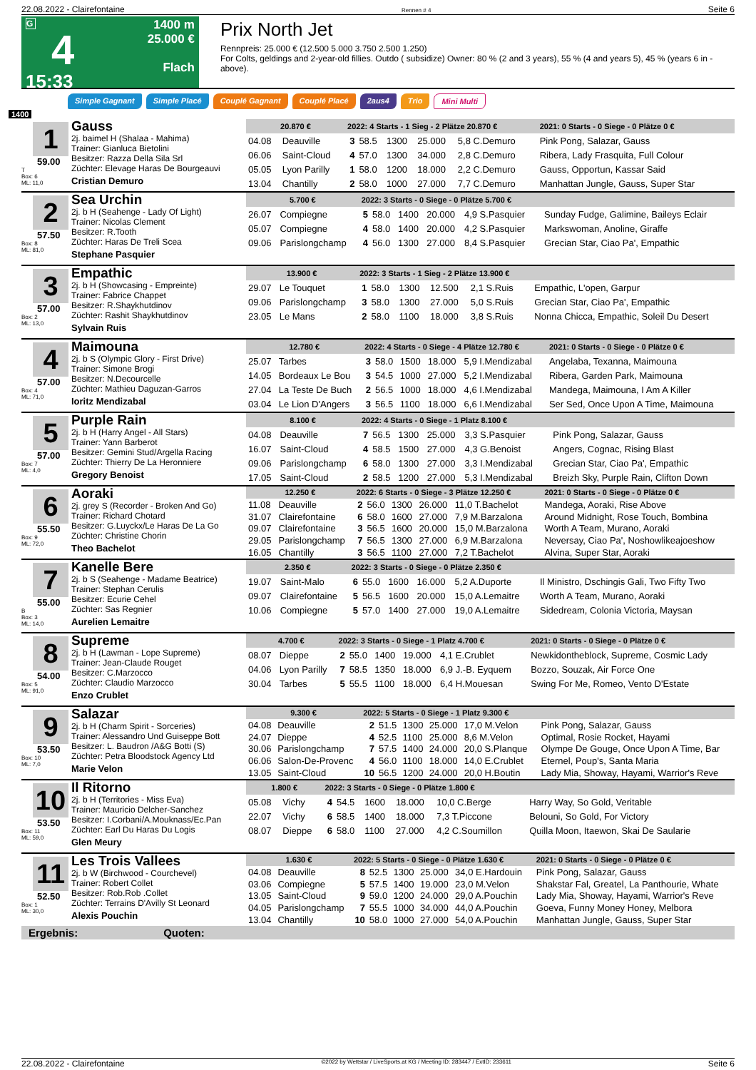22.08.2022 - Clairefontaine Rennen # 4 Seite 6
G
4
15:33
1400 m
25.000 €
Flach
Prix North Jet
Rennpreis: 25.000 € (12.500 5.000 3.750 2.500 1.250)
For Colts, geldings and 2-year-old fillies. Outdo ( subsidize) Owner: 80 % (2 and 3 years), 55 % (4 and years 5), 45 % (years 6 in - above).
Simple Gagnant Simple Placé Couplé Gagnant Couplé Placé 2aus4 Trio Mini Multi
1400
1
59.00
T
Box: 6
ML: 11,0
Gauss
2j. baimel H (Shalaa - Mahima)
Trainer: Gianluca Bietolini
Besitzer: Razza Della Sila Srl
Züchter: Elevage Haras De Bourgeauvi
Cristian Demuro
| 20.870 € | | 2022: 4 Starts - 1 Sieg - 2 Plätze 20.870 € | | | | | | 2021: 0 Starts - 0 Siege - 0 Plätze 0 € |
| --- | --- | --- | --- | --- | --- | --- | --- | --- |
| 04.08 | Deauville | 3 | 58.5 | 1300 | 25.000 | 5,8 C.Demuro | | Pink Pong, Salazar, Gauss |
| 06.06 | Saint-Cloud | 4 | 57.0 | 1300 | 34.000 | 2,8 C.Demuro | | Ribera, Lady Frasquita, Full Colour |
| 05.05 | Lyon Parilly | 1 | 58.0 | 1200 | 18.000 | 2,2 C.Demuro | | Gauss, Opportun, Kassar Said |
| 13.04 | Chantilly | 2 | 58.0 | 1000 | 27.000 | 7,7 C.Demuro | | Manhattan Jungle, Gauss, Super Star |
2
57.50
Box: 8
ML: 81,0
Sea Urchin
2j. b H (Seahenge - Lady Of Light)
Trainer: Nicolas Clement
Besitzer: R.Tooth
Züchter: Haras De Treli Scea
Stephane Pasquier
| 5.700 € | | 2022: 3 Starts - 0 Siege - 0 Plätze 5.700 € | | | | | | |
| --- | --- | --- | --- | --- | --- | --- | --- | --- |
| 26.07 | Compiegne | 5 | 58.0 | 1400 | 20.000 | 4,9 S.Pasquier | | Sunday Fudge, Galimine, Baileys Eclair |
| 05.07 | Compiegne | 4 | 58.0 | 1400 | 20.000 | 4,2 S.Pasquier | | Markswoman, Anoline, Giraffe |
| 09.06 | Parislongchamp | 4 | 56.0 | 1300 | 27.000 | 8,4 S.Pasquier | | Grecian Star, Ciao Pa', Empathic |
3
57.00
Box: 2
ML: 13,0
Empathic
2j. b H (Showcasing - Empreinte)
Trainer: Fabrice Chappet
Besitzer: R.Shaykhutdinov
Züchter: Rashit Shaykhutdinov
Sylvain Ruis
| 13.900 € | | 2022: 3 Starts - 1 Sieg - 2 Plätze 13.900 € | | | | | | |
| --- | --- | --- | --- | --- | --- | --- | --- | --- |
| 29.07 | Le Touquet | 1 | 58.0 | 1300 | 12.500 | 2,1 S.Ruis | | Empathic, L'open, Garpur |
| 09.06 | Parislongchamp | 3 | 58.0 | 1300 | 27.000 | 5,0 S.Ruis | | Grecian Star, Ciao Pa', Empathic |
| 23.05 | Le Mans | 2 | 58.0 | 1100 | 18.000 | 3,8 S.Ruis | | Nonna Chicca, Empathic, Soleil Du Desert |
4
57.00
Box: 4
ML: 71,0
Maimouna
2j. b S (Olympic Glory - First Drive)
Trainer: Simone Brogi
Besitzer: N.Decourcelle
Züchter: Mathieu Daguzan-Garros
Ioritz Mendizabal
| 12.780 € | | 2022: 4 Starts - 0 Siege - 4 Plätze 12.780 € | | | | | | 2021: 0 Starts - 0 Siege - 0 Plätze 0 € |
| --- | --- | --- | --- | --- | --- | --- | --- | --- |
| 25.07 | Tarbes | 3 | 58.0 | 1500 | 18.000 | 5,9 I.Mendizabal | | Angelaba, Texanna, Maimouna |
| 14.05 | Bordeaux Le Bou | 3 | 54.5 | 1000 | 27.000 | 5,2 I.Mendizabal | | Ribera, Garden Park, Maimouna |
| 27.04 | La Teste De Buch | 2 | 56.5 | 1000 | 18.000 | 4,6 I.Mendizabal | | Mandega, Maimouna, I Am A Killer |
| 03.04 | Le Lion D'Angers | 3 | 56.5 | 1100 | 18.000 | 6,6 I.Mendizabal | | Ser Sed, Once Upon A Time, Maimouna |
5
57.00
Box: 7
ML: 4,0
Purple Rain
2j. b H (Harry Angel - All Stars)
Trainer: Yann Barberot
Besitzer: Gemini Stud/Argella Racing
Züchter: Thierry De La Heronniere
Gregory Benoist
| 8.100 € | | 2022: 4 Starts - 0 Siege - 1 Platz 8.100 € | | | | | | |
| --- | --- | --- | --- | --- | --- | --- | --- | --- |
| 04.08 | Deauville | 7 | 56.5 | 1300 | 25.000 | 3,3 S.Pasquier | | Pink Pong, Salazar, Gauss |
| 16.07 | Saint-Cloud | 4 | 58.5 | 1500 | 27.000 | 4,3 G.Benoist | | Angers, Cognac, Rising Blast |
| 09.06 | Parislongchamp | 6 | 58.0 | 1300 | 27.000 | 3,3 I.Mendizabal | | Grecian Star, Ciao Pa', Empathic |
| 17.05 | Saint-Cloud | 2 | 58.5 | 1200 | 27.000 | 5,3 I.Mendizabal | | Breizh Sky, Purple Rain, Clifton Down |
6
55.50
Box: 9
ML: 72,0
Aoraki
2j. grey S (Recorder - Broken And Go)
Trainer: Richard Chotard
Besitzer: G.Luyckx/Le Haras De La Go
Züchter: Christine Chorin
Theo Bachelot
| 12.250 € | | 2022: 6 Starts - 0 Siege - 3 Plätze 12.250 € | | | | | | 2021: 0 Starts - 0 Siege - 0 Plätze 0 € |
| --- | --- | --- | --- | --- | --- | --- | --- | --- |
| 11.08 | Deauville | 2 | 56.0 | 1300 | 26.000 | 11,0 T.Bachelot | | Mandega, Aoraki, Rise Above |
| 31.07 | Clairefontaine | 6 | 58.0 | 1600 | 27.000 | 7,9 M.Barzalona | | Around Midnight, Rose Touch, Bombina |
| 09.07 | Clairefontaine | 3 | 56.5 | 1600 | 20.000 | 15,0 M.Barzalona | | Worth A Team, Murano, Aoraki |
| 29.05 | Parislongchamp | 7 | 56.5 | 1300 | 27.000 | 6,9 M.Barzalona | | Neversay, Ciao Pa', Noshowlikeajoeshow |
| 16.05 | Chantilly | 3 | 56.5 | 1100 | 27.000 | 7,2 T.Bachelot | | Alvina, Super Star, Aoraki |
7
55.00
B
Box: 3
ML: 14,0
Kanelle Bere
2j. b S (Seahenge - Madame Beatrice)
Trainer: Stephan Cerulis
Besitzer: Ecurie Cehel
Züchter: Sas Regnier
Aurelien Lemaitre
| 2.350 € | | 2022: 3 Starts - 0 Siege - 0 Plätze 2.350 € | | | | | | |
| --- | --- | --- | --- | --- | --- | --- | --- | --- |
| 19.07 | Saint-Malo | 6 | 55.0 | 1600 | 16.000 | 5,2 A.Duporte | | Il Ministro, Dschingis Gali, Two Fifty Two |
| 09.07 | Clairefontaine | 5 | 56.5 | 1600 | 20.000 | 15,0 A.Lemaitre | | Worth A Team, Murano, Aoraki |
| 10.06 | Compiegne | 5 | 57.0 | 1400 | 27.000 | 19,0 A.Lemaitre | | Sidedream, Colonia Victoria, Maysan |
8
54.00
Box: 5
ML: 91,0
Supreme
2j. b H (Lawman - Lope Supreme)
Trainer: Jean-Claude Rouget
Besitzer: C.Marzocco
Züchter: Claudio Marzocco
Enzo Crublet
| 4.700 € | | 2022: 3 Starts - 0 Siege - 1 Platz 4.700 € | | | | | | 2021: 0 Starts - 0 Siege - 0 Plätze 0 € |
| --- | --- | --- | --- | --- | --- | --- | --- | --- |
| 08.07 | Dieppe | 2 | 55.0 | 1400 | 19.000 | 4,1 E.Crublet | | Newkidontheblock, Supreme, Cosmic Lady |
| 04.06 | Lyon Parilly | 7 | 58.5 | 1350 | 18.000 | 6,9 J.-B. Eyquem | | Bozzo, Souzak, Air Force One |
| 30.04 | Tarbes | 5 | 55.5 | 1100 | 18.000 | 6,4 H.Mouesan | | Swing For Me, Romeo, Vento D'Estate |
9
53.50
Box: 10
ML: 7,0
Salazar
2j. b H (Charm Spirit - Sorceries)
Trainer: Alessandro Und Guiseppe Bott
Besitzer: L. Baudron /A&G Botti (S)
Züchter: Petra Bloodstock Agency Ltd
Marie Velon
| 9.300 € | | 2022: 5 Starts - 0 Siege - 1 Platz 9.300 € | | | | | | |
| --- | --- | --- | --- | --- | --- | --- | --- | --- |
| 04.08 | Deauville | 2 | 51.5 | 1300 | 25.000 | 17,0 M.Velon | | Pink Pong, Salazar, Gauss |
| 24.07 | Dieppe | 4 | 52.5 | 1100 | 25.000 | 8,6 M.Velon | | Optimal, Rosie Rocket, Hayami |
| 30.06 | Parislongchamp | 7 | 57.5 | 1400 | 24.000 | 20,0 S.Planque | | Olympe De Gouge, Once Upon A Time, Bar |
| 06.06 | Salon-De-Provenc | 4 | 56.0 | 1100 | 18.000 | 14,0 E.Crublet | | Eternel, Poup's, Santa Maria |
| 13.05 | Saint-Cloud | 10 | 56.5 | 1200 | 24.000 | 20,0 H.Boutin | | Lady Mia, Showay, Hayami, Warrior's Reve |
10
53.50
Box: 11
ML: 59,0
Il Ritorno
2j. b H (Territories - Miss Eva)
Trainer: Mauricio Delcher-Sanchez
Besitzer: I.Corbani/A.Mouknass/Ec.Pan
Züchter: Earl Du Haras Du Logis
Glen Meury
| 1.800 € | | 2022: 3 Starts - 0 Siege - 0 Plätze 1.800 € | | | | | | |
| --- | --- | --- | --- | --- | --- | --- | --- | --- |
| 05.08 | Vichy | 4 | 54.5 | 1600 | 18.000 | 10,0 C.Berge | | Harry Way, So Gold, Veritable |
| 22.07 | Vichy | 6 | 58.5 | 1400 | 18.000 | 7,3 T.Piccone | | Belouni, So Gold, For Victory |
| 08.07 | Dieppe | 6 | 58.0 | 1100 | 27.000 | 4,2 C.Soumillon | | Quilla Moon, Itaewon, Skai De Saularie |
11
52.50
Box: 1
ML: 30,0
Les Trois Vallees
2j. b W (Birchwood - Courchevel)
Trainer: Robert Collet
Besitzer: Rob.Rob .Collet
Züchter: Terrains D'Avilly St Leonard
Alexis Pouchin
| 1.630 € | | 2022: 5 Starts - 0 Siege - 0 Plätze 1.630 € | | | | | | 2021: 0 Starts - 0 Siege - 0 Plätze 0 € |
| --- | --- | --- | --- | --- | --- | --- | --- | --- |
| 04.08 | Deauville | 8 | 52.5 | 1300 | 25.000 | 34,0 E.Hardouin | | Pink Pong, Salazar, Gauss |
| 03.06 | Compiegne | 5 | 57.5 | 1400 | 19.000 | 23,0 M.Velon | | Shakstar Fal, Greatel, La Panthourie, Whate |
| 13.05 | Saint-Cloud | 9 | 59.0 | 1200 | 24.000 | 29,0 A.Pouchin | | Lady Mia, Showay, Hayami, Warrior's Reve |
| 04.05 | Parislongchamp | 7 | 55.5 | 1000 | 34.000 | 44,0 A.Pouchin | | Goeva, Funny Money Honey, Melbora |
| 13.04 | Chantilly | 10 | 58.0 | 1000 | 27.000 | 54,0 A.Pouchin | | Manhattan Jungle, Gauss, Super Star |
Ergebnis: Quoten:
22.08.2022 - Clairefontaine ©2022 by Wettstar / LiveSports.at KG / Meeting ID: 283447 / ExtID: 233611 Seite 6